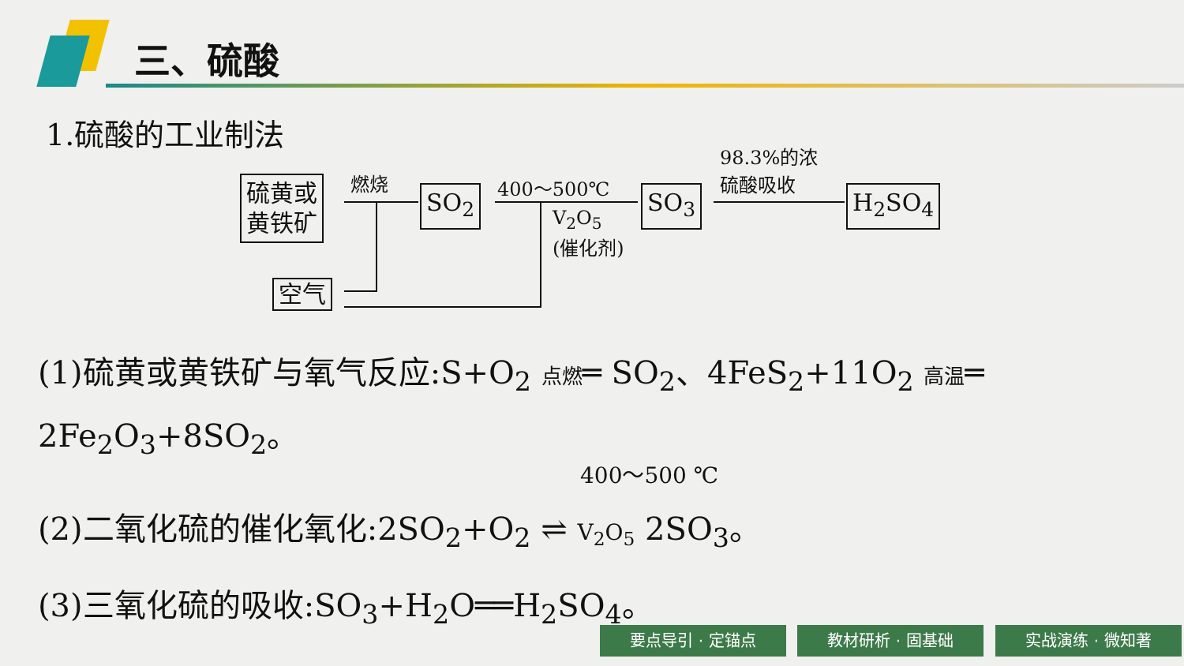三、硫酸
1.硫酸的工业制法
硫黄或
黄铁矿
空气
SO<sub>2</sub> SO<sub>3</sub> H<sub>2</sub>SO<sub>4</sub>
燃烧 400～500℃
V<sub>2</sub>O<sub>5</sub>
(催化剂)
98.3%的浓
硫酸吸收
(1)硫黄或黄铁矿与氧气反应:S+O<sub>2</sub> 点燃═ SO<sub>2</sub>、4FeS<sub>2</sub>+11O<sub>2</sub> 高温═
2Fe<sub>2</sub>O<sub>3</sub>+8SO<sub>2</sub>。
400～500 ℃
(2)二氧化硫的催化氧化:2SO<sub>2</sub>+O<sub>2</sub> ⇌ V<sub>2</sub>O<sub>5</sub> 2SO<sub>3</sub>。
(3)三氧化硫的吸收:SO<sub>3</sub>+H<sub>2</sub>O══H<sub>2</sub>SO<sub>4</sub>。
要点导引 · 定锚点 教材研析 · 固基础 实战演练 · 微知著